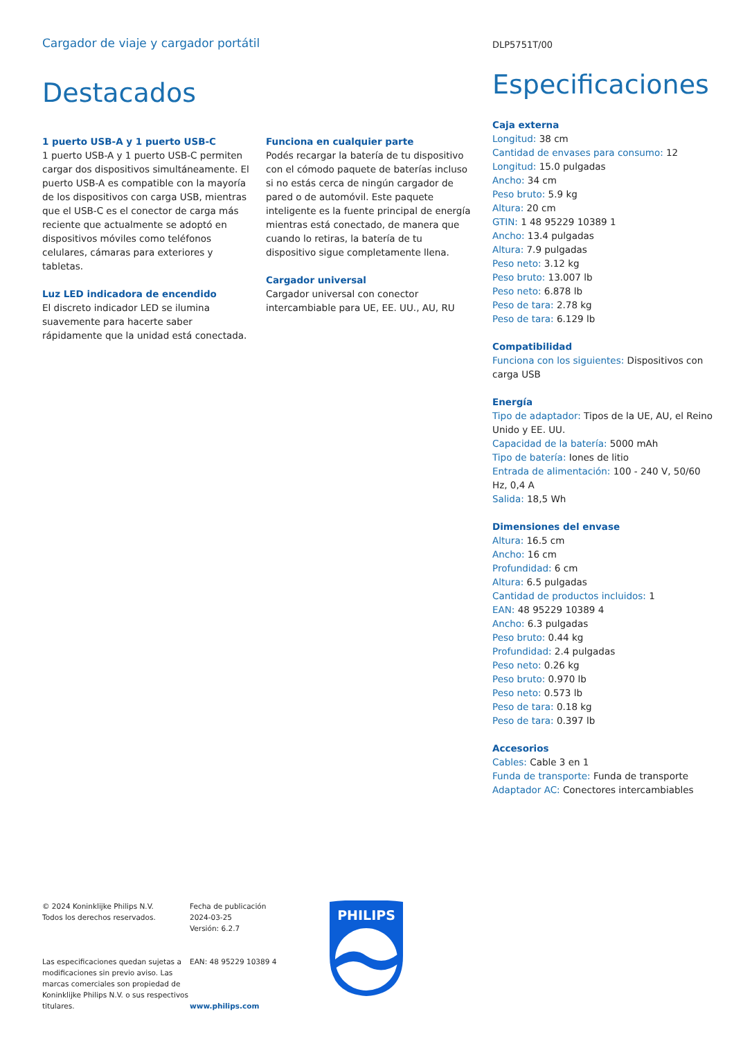Cargador de viaje y cargador portátil
DLP5751T/00
Destacados
1 puerto USB-A y 1 puerto USB-C
1 puerto USB-A y 1 puerto USB-C permiten cargar dos dispositivos simultáneamente. El puerto USB-A es compatible con la mayoría de los dispositivos con carga USB, mientras que el USB-C es el conector de carga más reciente que actualmente se adoptó en dispositivos móviles como teléfonos celulares, cámaras para exteriores y tabletas.
Luz LED indicadora de encendido
El discreto indicador LED se ilumina suavemente para hacerte saber rápidamente que la unidad está conectada.
Funciona en cualquier parte
Podés recargar la batería de tu dispositivo con el cómodo paquete de baterías incluso si no estás cerca de ningún cargador de pared o de automóvil. Este paquete inteligente es la fuente principal de energía mientras está conectado, de manera que cuando lo retiras, la batería de tu dispositivo sigue completamente llena.
Cargador universal
Cargador universal con conector intercambiable para UE, EE. UU., AU, RU
Especificaciones
Caja externa
Longitud: 38 cm
Cantidad de envases para consumo: 12
Longitud: 15.0 pulgadas
Ancho: 34 cm
Peso bruto: 5.9 kg
Altura: 20 cm
GTIN: 1 48 95229 10389 1
Ancho: 13.4 pulgadas
Altura: 7.9 pulgadas
Peso neto: 3.12 kg
Peso bruto: 13.007 lb
Peso neto: 6.878 lb
Peso de tara: 2.78 kg
Peso de tara: 6.129 lb
Compatibilidad
Funciona con los siguientes: Dispositivos con carga USB
Energía
Tipo de adaptador: Tipos de la UE, AU, el Reino Unido y EE. UU.
Capacidad de la batería: 5000 mAh
Tipo de batería: Iones de litio
Entrada de alimentación: 100 - 240 V, 50/60 Hz, 0,4 A
Salida: 18,5 Wh
Dimensiones del envase
Altura: 16.5 cm
Ancho: 16 cm
Profundidad: 6 cm
Altura: 6.5 pulgadas
Cantidad de productos incluidos: 1
EAN: 48 95229 10389 4
Ancho: 6.3 pulgadas
Peso bruto: 0.44 kg
Profundidad: 2.4 pulgadas
Peso neto: 0.26 kg
Peso bruto: 0.970 lb
Peso neto: 0.573 lb
Peso de tara: 0.18 kg
Peso de tara: 0.397 lb
Accesorios
Cables: Cable 3 en 1
Funda de transporte: Funda de transporte
Adaptador AC: Conectores intercambiables
© 2024 Koninklijke Philips N.V.
Todos los derechos reservados.
Las especificaciones quedan sujetas a modificaciones sin previo aviso. Las marcas comerciales son propiedad de Koninklijke Philips N.V. o sus respectivos titulares.
Fecha de publicación
2024-03-25
Versión: 6.2.7
EAN: 48 95229 10389 4
www.philips.com
PHILIPS